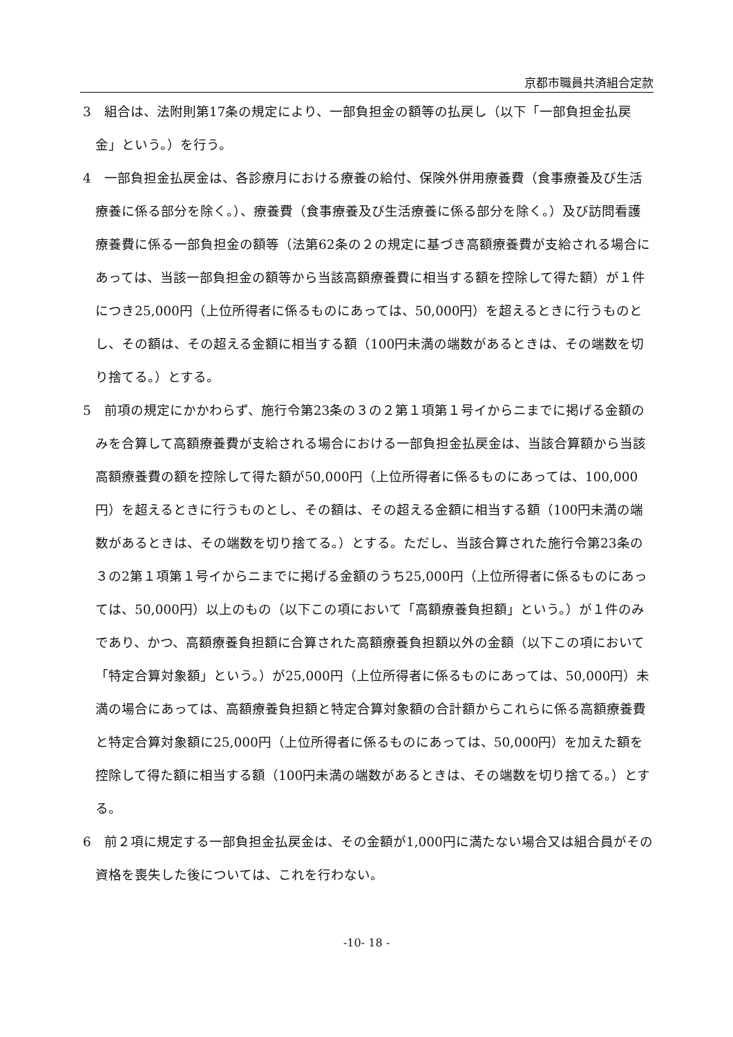京都市職員共済組合定款
3　組合は、法附則第17条の規定により、一部負担金の額等の払戻し（以下「一部負担金払戻金」という。）を行う。
4　一部負担金払戻金は、各診療月における療養の給付、保険外併用療養費（食事療養及び生活療養に係る部分を除く。）、療養費（食事療養及び生活療養に係る部分を除く。）及び訪問看護療養費に係る一部負担金の額等（法第62条の２の規定に基づき高額療養費が支給される場合にあっては、当該一部負担金の額等から当該高額療養費に相当する額を控除して得た額）が１件につき25,000円（上位所得者に係るものにあっては、50,000円）を超えるときに行うものとし、その額は、その超える金額に相当する額（100円未満の端数があるときは、その端数を切り捨てる。）とする。
5　前項の規定にかかわらず、施行令第23条の３の２第１項第１号イからニまでに掲げる金額のみを合算して高額療養費が支給される場合における一部負担金払戻金は、当該合算額から当該高額療養費の額を控除して得た額が50,000円（上位所得者に係るものにあっては、100,000円）を超えるときに行うものとし、その額は、その超える金額に相当する額（100円未満の端数があるときは、その端数を切り捨てる。）とする。ただし、当該合算された施行令第23条の３の2第１項第１号イからニまでに掲げる金額のうち25,000円（上位所得者に係るものにあっては、50,000円）以上のもの（以下この項において「高額療養負担額」という。）が１件のみであり、かつ、高額療養負担額に合算された高額療養負担額以外の金額（以下この項において「特定合算対象額」という。）が25,000円（上位所得者に係るものにあっては、50,000円）未満の場合にあっては、高額療養負担額と特定合算対象額の合計額からこれらに係る高額療養費と特定合算対象額に25,000円（上位所得者に係るものにあっては、50,000円）を加えた額を控除して得た額に相当する額（100円未満の端数があるときは、その端数を切り捨てる。）とする。
6　前２項に規定する一部負担金払戻金は、その金額が1,000円に満たない場合又は組合員がその資格を喪失した後については、これを行わない。
-10- 18 -